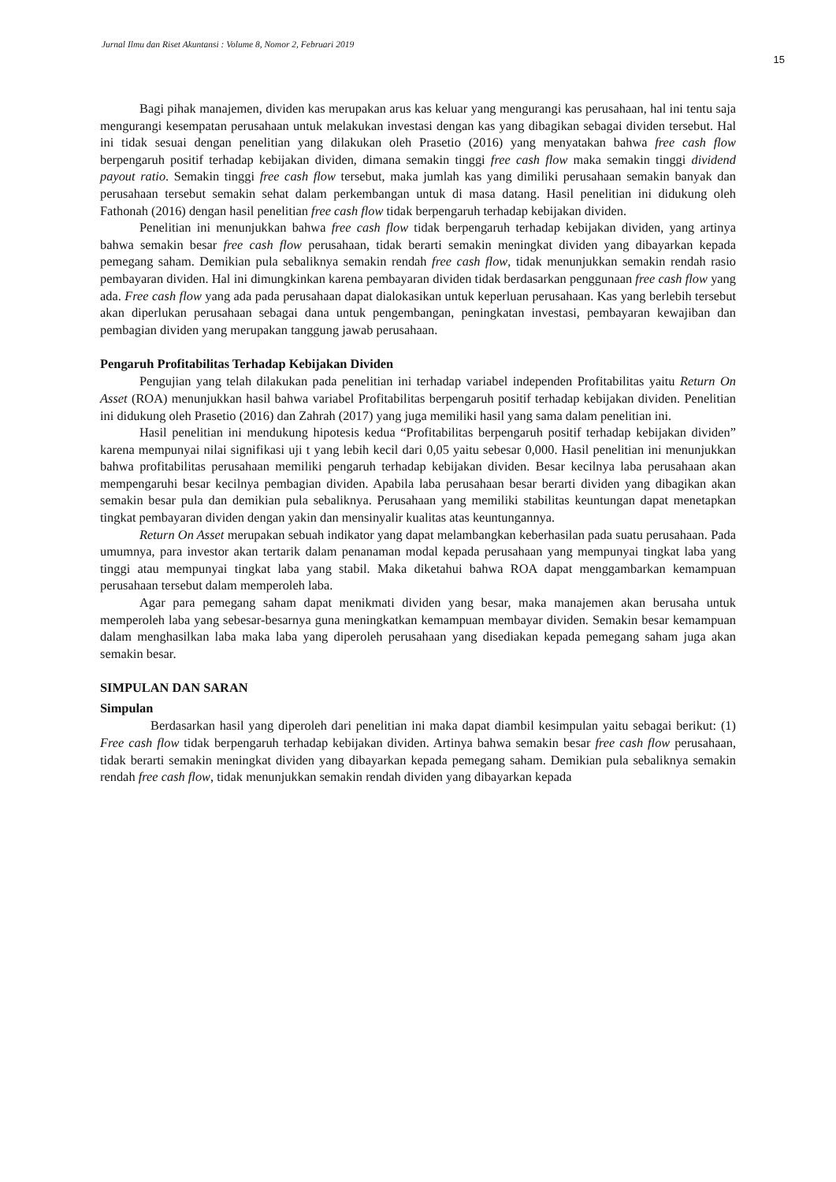Jurnal Ilmu dan Riset Akuntansi : Volume 8, Nomor 2, Februari 2019
15
Bagi pihak manajemen, dividen kas merupakan arus kas keluar yang mengurangi kas perusahaan, hal ini tentu saja mengurangi kesempatan perusahaan untuk melakukan investasi dengan kas yang dibagikan sebagai dividen tersebut. Hal ini tidak sesuai dengan penelitian yang dilakukan oleh Prasetio (2016) yang menyatakan bahwa free cash flow berpengaruh positif terhadap kebijakan dividen, dimana semakin tinggi free cash flow maka semakin tinggi dividend payout ratio. Semakin tinggi free cash flow tersebut, maka jumlah kas yang dimiliki perusahaan semakin banyak dan perusahaan tersebut semakin sehat dalam perkembangan untuk di masa datang. Hasil penelitian ini didukung oleh Fathonah (2016) dengan hasil penelitian free cash flow tidak berpengaruh terhadap kebijakan dividen.
Penelitian ini menunjukkan bahwa free cash flow tidak berpengaruh terhadap kebijakan dividen, yang artinya bahwa semakin besar free cash flow perusahaan, tidak berarti semakin meningkat dividen yang dibayarkan kepada pemegang saham. Demikian pula sebaliknya semakin rendah free cash flow, tidak menunjukkan semakin rendah rasio pembayaran dividen. Hal ini dimungkinkan karena pembayaran dividen tidak berdasarkan penggunaan free cash flow yang ada. Free cash flow yang ada pada perusahaan dapat dialokasikan untuk keperluan perusahaan. Kas yang berlebih tersebut akan diperlukan perusahaan sebagai dana untuk pengembangan, peningkatan investasi, pembayaran kewajiban dan pembagian dividen yang merupakan tanggung jawab perusahaan.
Pengaruh Profitabilitas Terhadap Kebijakan Dividen
Pengujian yang telah dilakukan pada penelitian ini terhadap variabel independen Profitabilitas yaitu Return On Asset (ROA) menunjukkan hasil bahwa variabel Profitabilitas berpengaruh positif terhadap kebijakan dividen. Penelitian ini didukung oleh Prasetio (2016) dan Zahrah (2017) yang juga memiliki hasil yang sama dalam penelitian ini.
Hasil penelitian ini mendukung hipotesis kedua “Profitabilitas berpengaruh positif terhadap kebijakan dividen” karena mempunyai nilai signifikasi uji t yang lebih kecil dari 0,05 yaitu sebesar 0,000. Hasil penelitian ini menunjukkan bahwa profitabilitas perusahaan memiliki pengaruh terhadap kebijakan dividen. Besar kecilnya laba perusahaan akan mempengaruhi besar kecilnya pembagian dividen. Apabila laba perusahaan besar berarti dividen yang dibagikan akan semakin besar pula dan demikian pula sebaliknya. Perusahaan yang memiliki stabilitas keuntungan dapat menetapkan tingkat pembayaran dividen dengan yakin dan mensinyalir kualitas atas keuntungannya.
Return On Asset merupakan sebuah indikator yang dapat melambangkan keberhasilan pada suatu perusahaan. Pada umumnya, para investor akan tertarik dalam penanaman modal kepada perusahaan yang mempunyai tingkat laba yang tinggi atau mempunyai tingkat laba yang stabil. Maka diketahui bahwa ROA dapat menggambarkan kemampuan perusahaan tersebut dalam memperoleh laba.
Agar para pemegang saham dapat menikmati dividen yang besar, maka manajemen akan berusaha untuk memperoleh laba yang sebesar-besarnya guna meningkatkan kemampuan membayar dividen. Semakin besar kemampuan dalam menghasilkan laba maka laba yang diperoleh perusahaan yang disediakan kepada pemegang saham juga akan semakin besar.
SIMPULAN DAN SARAN
Simpulan
Berdasarkan hasil yang diperoleh dari penelitian ini maka dapat diambil kesimpulan yaitu sebagai berikut: (1) Free cash flow tidak berpengaruh terhadap kebijakan dividen. Artinya bahwa semakin besar free cash flow perusahaan, tidak berarti semakin meningkat dividen yang dibayarkan kepada pemegang saham. Demikian pula sebaliknya semakin rendah free cash flow, tidak menunjukkan semakin rendah dividen yang dibayarkan kepada